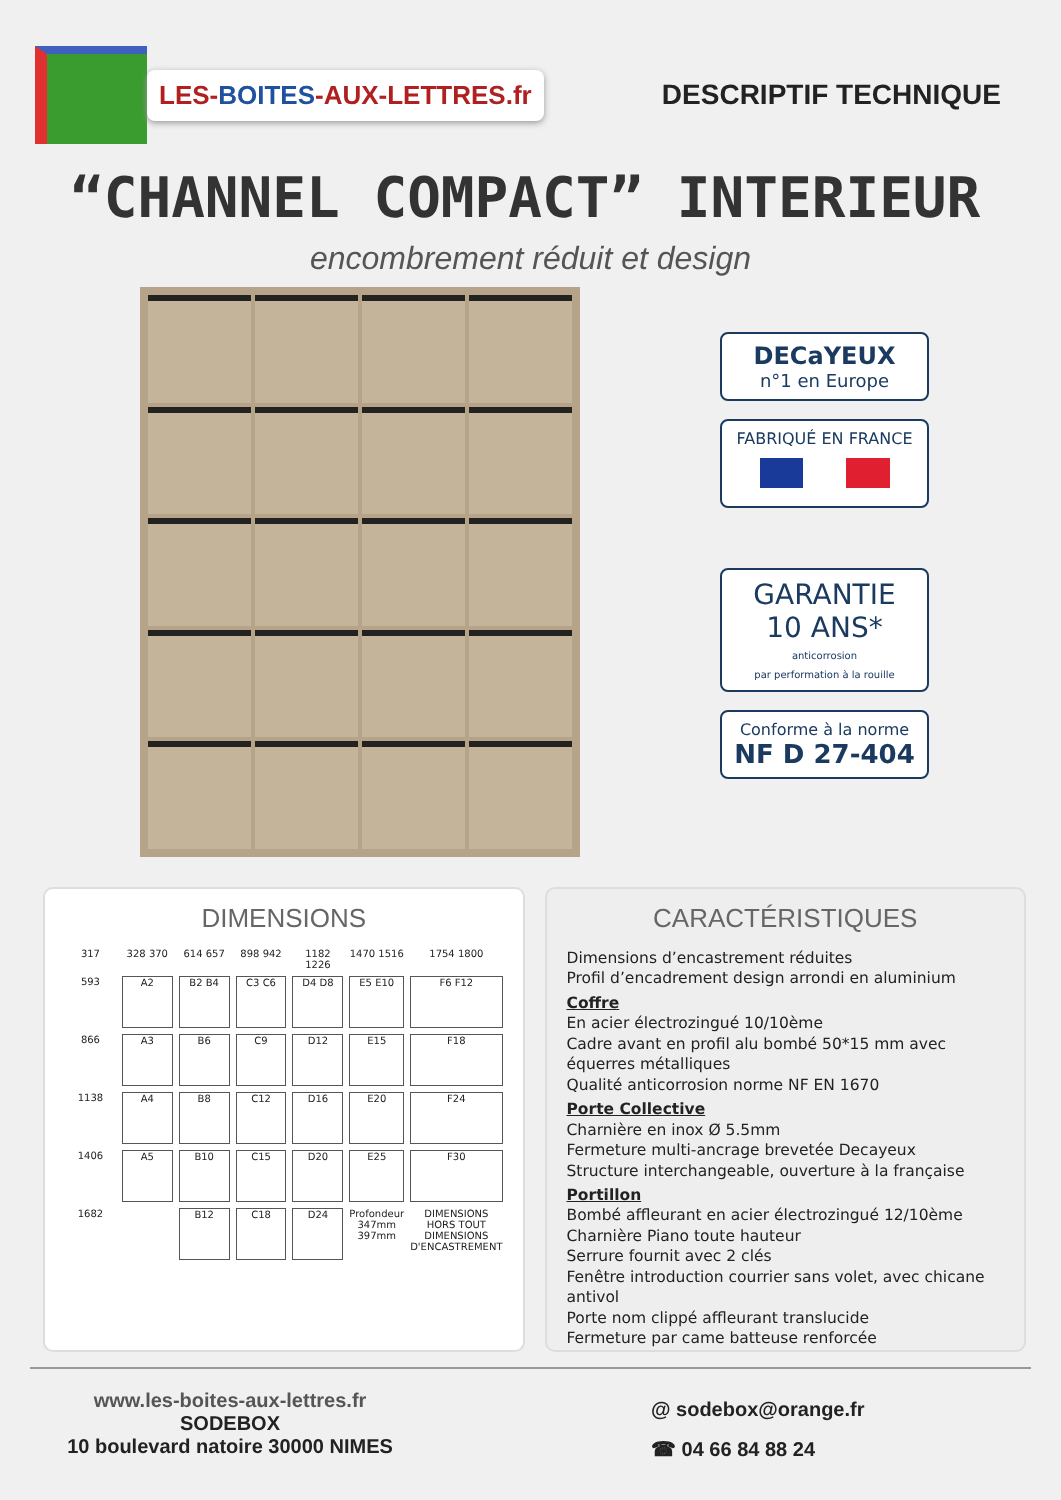LES-BOITES-AUX-LETTRES.fr
DESCRIPTIF TECHNIQUE
“CHANNEL COMPACT” INTERIEUR
encombrement réduit et design
DECaYEUX
n°1 en Europe
FABRIQUÉ EN FRANCE
GARANTIE
10 ANS*
anticorrosion
par performation à la rouille
Conforme à la norme
NF D 27-404
DIMENSIONS
317 328 370 614 657 898 942 1182 1226 1470 1516 1754 1800 593
A2
B2 B4
C3 C6
D4 D8
E5 E10
F6 F12
866
A3
B6
C9
D12
E15
F18
1138
A4
B8
C12
D16
E20
F24
1406
A5
B10
C15
D20
E25
F30
1682
B12
C18
D24
Profondeur 347mm 397mm DIMENSIONS HORS TOUT DIMENSIONS D'ENCASTREMENT
CARACTÉRISTIQUES
Dimensions d’encastrement réduites
Profil d’encadrement design arrondi en aluminium
Coffre
En acier électrozingué 10/10ème
Cadre avant en profil alu bombé 50*15 mm avec équerres métalliques
Qualité anticorrosion norme NF EN 1670
Porte Collective
Charnière en inox Ø 5.5mm
Fermeture multi-ancrage brevetée Decayeux
Structure interchangeable, ouverture à la française
Portillon
Bombé affleurant en acier électrozingué 12/10ème
Charnière Piano toute hauteur
Serrure fournit avec 2 clés
Fenêtre introduction courrier sans volet, avec chicane antivol
Porte nom clippé affleurant translucide
Fermeture par came batteuse renforcée
www.les-boites-aux-lettres.fr
SODEBOX
10 boulevard natoire 30000 NIMES
@ sodebox@orange.fr
☎ 04 66 84 88 24